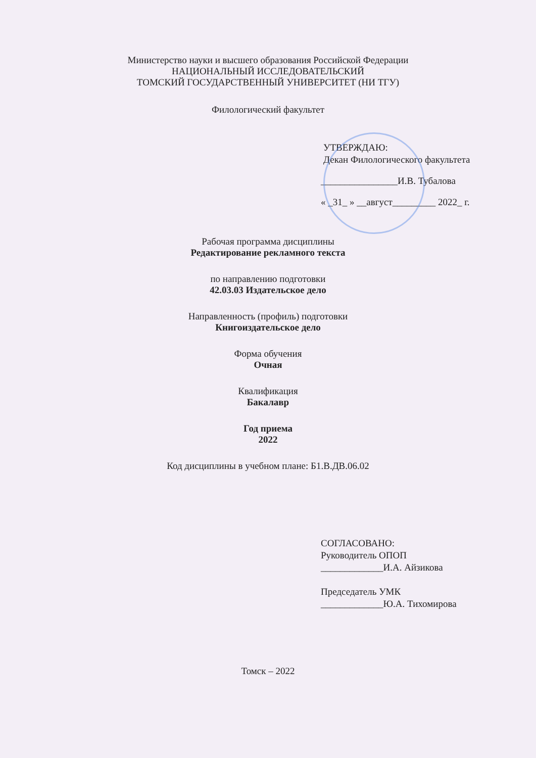Министерство науки и высшего образования Российской Федерации
НАЦИОНАЛЬНЫЙ ИССЛЕДОВАТЕЛЬСКИЙ
ТОМСКИЙ ГОСУДАРСТВЕННЫЙ УНИВЕРСИТЕТ (НИ ТГУ)
Филологический факультет
УТВЕРЖДАЮ:
Декан Филологического факультета
________________И.В. Тубалова
« _31_ » __август_________ 2022_ г.
Рабочая программа дисциплины
Редактирование рекламного текста
по направлению подготовки
42.03.03 Издательское дело
Направленность (профиль) подготовки
Книгоиздательское дело
Форма обучения
Очная
Квалификация
Бакалавр
Год приема
2022
Код дисциплины в учебном плане: Б1.В.ДВ.06.02
СОГЛАСОВАНО:
Руководитель ОПОП
_____________И.А. Айзикова
Председатель УМК
_____________Ю.А. Тихомирова
Томск – 2022